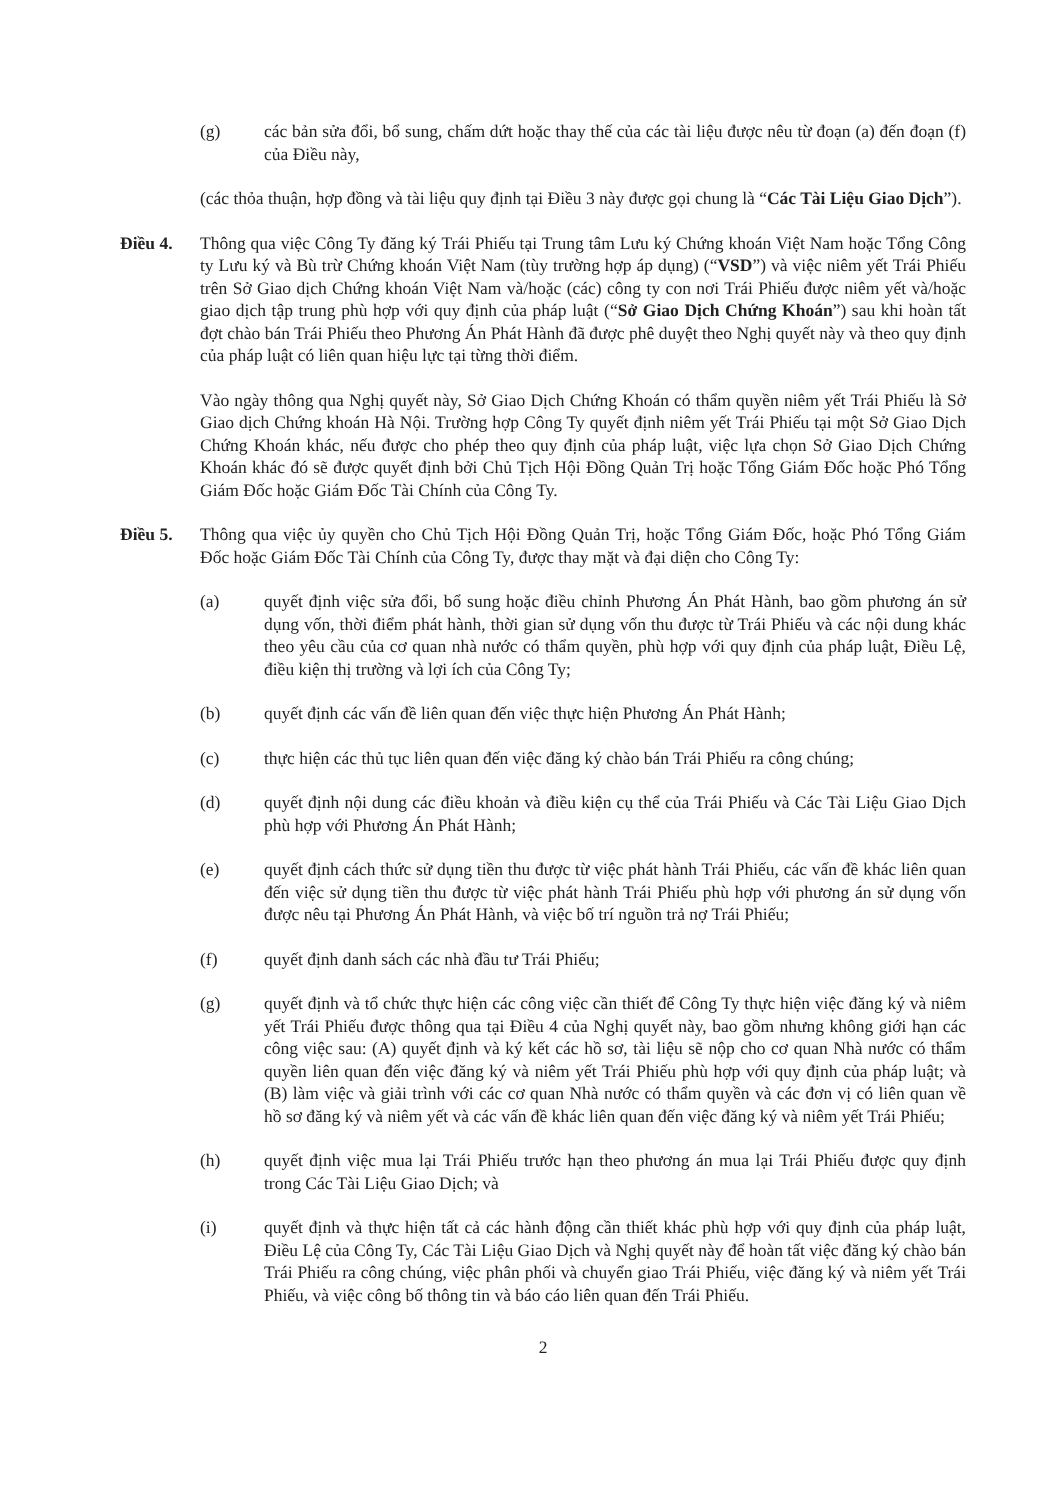(g) các bản sửa đổi, bổ sung, chấm dứt hoặc thay thế của các tài liệu được nêu từ đoạn (a) đến đoạn (f) của Điều này,
(các thỏa thuận, hợp đồng và tài liệu quy định tại Điều 3 này được gọi chung là “Các Tài Liệu Giao Dịch”).
Điều 4. Thông qua việc Công Ty đăng ký Trái Phiếu tại Trung tâm Lưu ký Chứng khoán Việt Nam hoặc Tổng Công ty Lưu ký và Bù trừ Chứng khoán Việt Nam (tùy trường hợp áp dụng) (“VSD”) và việc niêm yết Trái Phiếu trên Sở Giao dịch Chứng khoán Việt Nam và/hoặc (các) công ty con nơi Trái Phiếu được niêm yết và/hoặc giao dịch tập trung phù hợp với quy định của pháp luật (“Sở Giao Dịch Chứng Khoán”) sau khi hoàn tất đợt chào bán Trái Phiếu theo Phương Án Phát Hành đã được phê duyệt theo Nghị quyết này và theo quy định của pháp luật có liên quan hiệu lực tại từng thời điểm.
Vào ngày thông qua Nghị quyết này, Sở Giao Dịch Chứng Khoán có thẩm quyền niêm yết Trái Phiếu là Sở Giao dịch Chứng khoán Hà Nội. Trường hợp Công Ty quyết định niêm yết Trái Phiếu tại một Sở Giao Dịch Chứng Khoán khác, nếu được cho phép theo quy định của pháp luật, việc lựa chọn Sở Giao Dịch Chứng Khoán khác đó sẽ được quyết định bởi Chủ Tịch Hội Đồng Quản Trị hoặc Tổng Giám Đốc hoặc Phó Tổng Giám Đốc hoặc Giám Đốc Tài Chính của Công Ty.
Điều 5. Thông qua việc ủy quyền cho Chủ Tịch Hội Đồng Quản Trị, hoặc Tổng Giám Đốc, hoặc Phó Tổng Giám Đốc hoặc Giám Đốc Tài Chính của Công Ty, được thay mặt và đại diện cho Công Ty:
(a) quyết định việc sửa đổi, bổ sung hoặc điều chỉnh Phương Án Phát Hành, bao gồm phương án sử dụng vốn, thời điểm phát hành, thời gian sử dụng vốn thu được từ Trái Phiếu và các nội dung khác theo yêu cầu của cơ quan nhà nước có thẩm quyền, phù hợp với quy định của pháp luật, Điều Lệ, điều kiện thị trường và lợi ích của Công Ty;
(b) quyết định các vấn đề liên quan đến việc thực hiện Phương Án Phát Hành;
(c) thực hiện các thủ tục liên quan đến việc đăng ký chào bán Trái Phiếu ra công chúng;
(d) quyết định nội dung các điều khoản và điều kiện cụ thể của Trái Phiếu và Các Tài Liệu Giao Dịch phù hợp với Phương Án Phát Hành;
(e) quyết định cách thức sử dụng tiền thu được từ việc phát hành Trái Phiếu, các vấn đề khác liên quan đến việc sử dụng tiền thu được từ việc phát hành Trái Phiếu phù hợp với phương án sử dụng vốn được nêu tại Phương Án Phát Hành, và việc bố trí nguồn trả nợ Trái Phiếu;
(f) quyết định danh sách các nhà đầu tư Trái Phiếu;
(g) quyết định và tổ chức thực hiện các công việc cần thiết để Công Ty thực hiện việc đăng ký và niêm yết Trái Phiếu được thông qua tại Điều 4 của Nghị quyết này, bao gồm nhưng không giới hạn các công việc sau: (A) quyết định và ký kết các hồ sơ, tài liệu sẽ nộp cho cơ quan Nhà nước có thẩm quyền liên quan đến việc đăng ký và niêm yết Trái Phiếu phù hợp với quy định của pháp luật; và (B) làm việc và giải trình với các cơ quan Nhà nước có thẩm quyền và các đơn vị có liên quan về hồ sơ đăng ký và niêm yết và các vấn đề khác liên quan đến việc đăng ký và niêm yết Trái Phiếu;
(h) quyết định việc mua lại Trái Phiếu trước hạn theo phương án mua lại Trái Phiếu được quy định trong Các Tài Liệu Giao Dịch; và
(i) quyết định và thực hiện tất cả các hành động cần thiết khác phù hợp với quy định của pháp luật, Điều Lệ của Công Ty, Các Tài Liệu Giao Dịch và Nghị quyết này để hoàn tất việc đăng ký chào bán Trái Phiếu ra công chúng, việc phân phối và chuyển giao Trái Phiếu, việc đăng ký và niêm yết Trái Phiếu, và việc công bố thông tin và báo cáo liên quan đến Trái Phiếu.
2